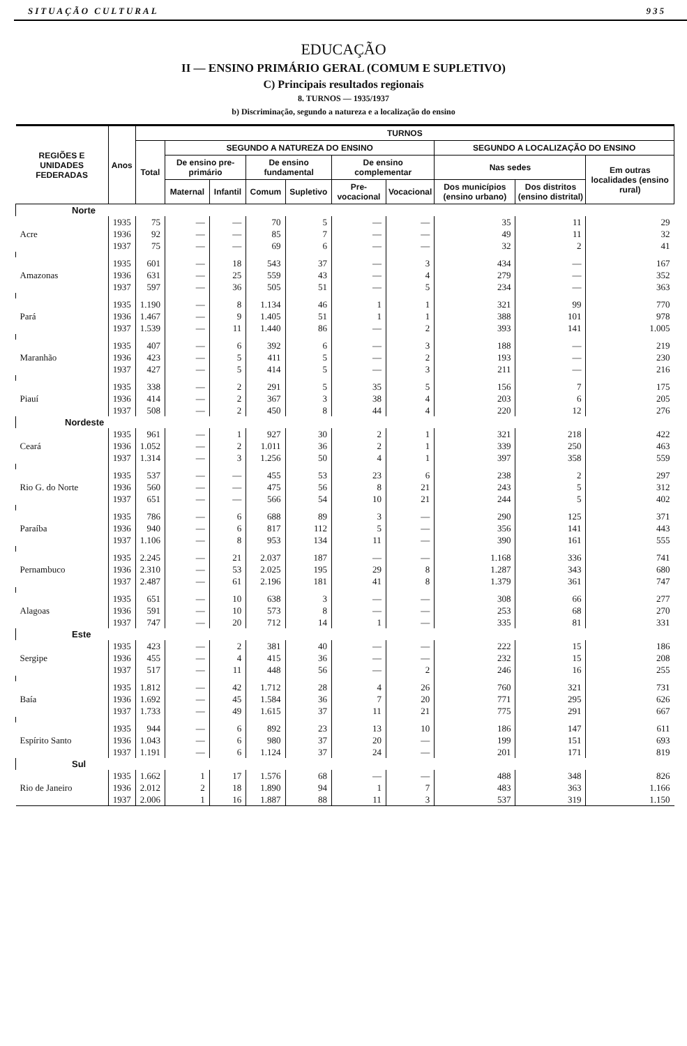SITUAÇÃO CULTURAL 935
EDUCAÇÃO
II — ENSINO PRIMÁRIO GERAL (COMUM E SUPLETIVO)
C) Principais resultados regionais
8. TURNOS — 1935/1937
b) Discriminação, segundo a natureza e a localização do ensino
| REGIÕES E UNIDADES FEDERADAS | Anos | TURNOS | | | | | | | | | |
| --- | --- | --- | --- | --- | --- | --- | --- | --- | --- | --- | --- |
| | | Total | SEGUNDO A NATUREZA DO ENSINO | | | | | | SEGUNDO A LOCALIZAÇÃO DO ENSINO | | |
| | | | De ensino pre-primário | | De ensino fundamental | | De ensino complementar | | Nas sedes | | Em outras localidades (ensino rural) |
| | | | Maternal | Infantil | Comum | Supletivo | Pre-vocacional | Vocacional | Dos municípios (ensino urbano) | Dos distritos (ensino distrital) | |
| Norte | | | | | | | | | | | |
| Acre | 1935 1936 1937 | 75 92 75 | — — — | — — — | 70 85 69 | 5 7 6 | — — — | — — — | 35 49 32 | 11 11 2 | 29 32 41 |
| Amazonas | 1935 1936 1937 | 601 631 597 | — — — | 18 25 36 | 543 559 505 | 37 43 51 | — — — | 3 4 5 | 434 279 234 | — — — | 167 352 363 |
| Pará | 1935 1936 1937 | 1.190 1.467 1.539 | — — — | 8 9 11 | 1.134 1.405 1.440 | 46 51 86 | 1 1 — | 1 1 2 | 321 388 393 | 99 101 141 | 770 978 1.005 |
| Maranhão | 1935 1936 1937 | 407 423 427 | — — — | 6 5 5 | 392 411 414 | 6 5 5 | — — — | 3 2 3 | 188 193 211 | — — — | 219 230 216 |
| Piauí | 1935 1936 1937 | 338 414 508 | — — — | 2 2 2 | 291 367 450 | 5 3 8 | 35 38 44 | 5 4 4 | 156 203 220 | 7 6 12 | 175 205 276 |
| Nordeste | | | | | | | | | | | |
| Ceará | 1935 1936 1937 | 961 1.052 1.314 | — — — | 1 2 3 | 927 1.011 1.256 | 30 36 50 | 2 2 4 | 1 1 1 | 321 339 397 | 218 250 358 | 422 463 559 |
| Rio G. do Norte | 1935 1936 1937 | 537 560 651 | — — — | — — — | 455 475 566 | 53 56 54 | 23 8 10 | 6 21 21 | 238 243 244 | 2 5 5 | 297 312 402 |
| Paraíba | 1935 1936 1937 | 786 940 1.106 | — — — | 6 6 8 | 688 817 953 | 89 112 134 | 3 5 11 | — — — | 290 356 390 | 125 141 161 | 371 443 555 |
| Pernambuco | 1935 1936 1937 | 2.245 2.310 2.487 | — — — | 21 53 61 | 2.037 2.025 2.196 | 187 195 181 | — 29 41 | — 8 8 | 1.168 1.287 1.379 | 336 343 361 | 741 680 747 |
| Alagoas | 1935 1936 1937 | 651 591 747 | — — — | 10 10 20 | 638 573 712 | 3 8 14 | — — 1 | — — — | 308 253 335 | 66 68 81 | 277 270 331 |
| Este | | | | | | | | | | | |
| Sergipe | 1935 1936 1937 | 423 455 517 | — — — | 2 4 11 | 381 415 448 | 40 36 56 | — — — | — — 2 | 222 232 246 | 15 15 16 | 186 208 255 |
| Baía | 1935 1936 1937 | 1.812 1.692 1.733 | — — — | 42 45 49 | 1.712 1.584 1.615 | 28 36 37 | 4 7 11 | 26 20 21 | 760 771 775 | 321 295 291 | 731 626 667 |
| Espírito Santo | 1935 1936 1937 | 944 1.043 1.191 | — — — | 6 6 6 | 892 980 1.124 | 23 37 37 | 13 20 24 | 10 — — | 186 199 201 | 147 151 171 | 611 693 819 |
| Sul | | | | | | | | | | | |
| Rio de Janeiro | 1935 1936 1937 | 1.662 2.012 2.006 | 1 2 1 | 17 18 16 | 1.576 1.890 1.887 | 68 94 88 | — 1 11 | — 7 3 | 488 483 537 | 348 363 319 | 826 1.166 1.150 |